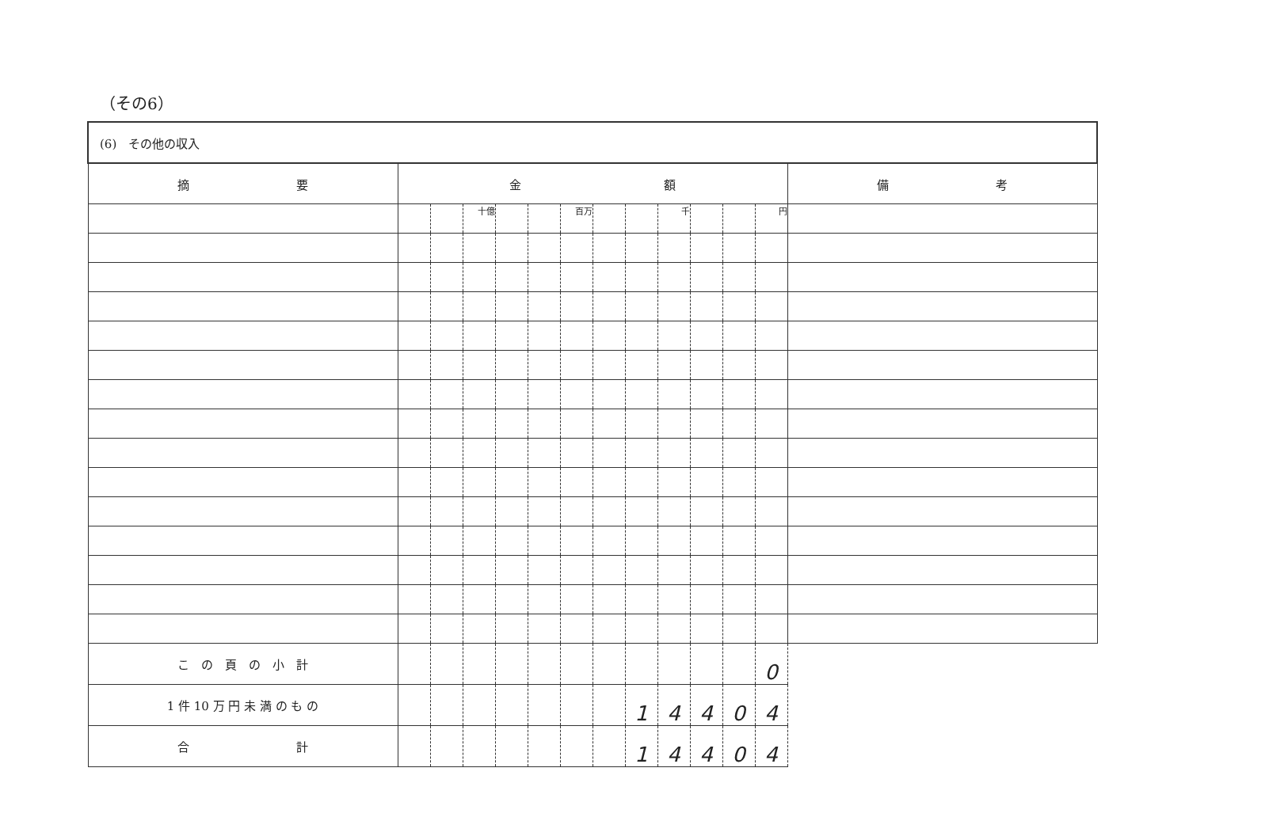（その6）
| (6) その他の収入 | | | | | | | | | | | | | |
| 摘 要 | 金 額 | | | | | | | | | | | | 備 考 |
| | | | 十億 | | | 百万 | | | 千 | | | 円 | |
| こ の 頁 の 小 計 | | | | | | | | | | | | 0 | |
| 1 件 10 万 円 未 満 の も の | | | | | | | | 1 | 4 | 4 | 0 | 4 | |
| 合 計 | | | | | | | | 1 | 4 | 4 | 0 | 4 | |